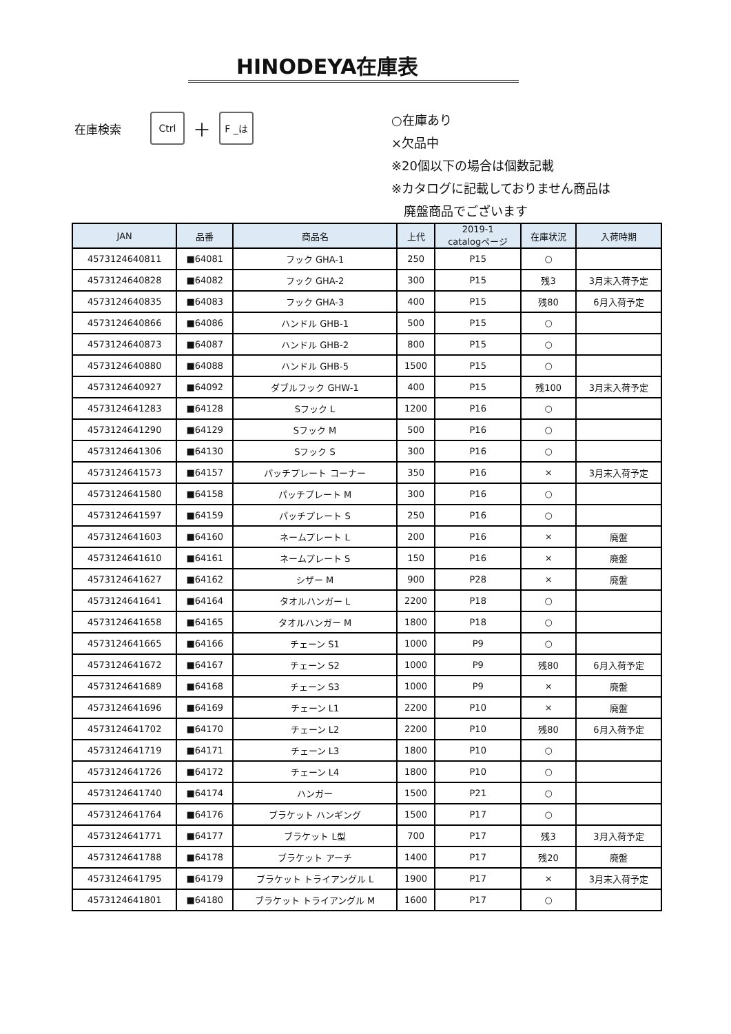HINODEYA在庫表
在庫検索 Ctrl ＋ F _は
○在庫あり
×欠品中
※20個以下の場合は個数記載
※カタログに記載しておりません商品は
　廃盤商品でございます
| JAN | 品番 | 商品名 | 上代 | 2019-1 catalogページ | 在庫状況 | 入荷時期 |
| --- | --- | --- | --- | --- | --- | --- |
| 4573124640811 | ■64081 | フック GHA-1 | 250 | P15 | ○ | |
| 4573124640828 | ■64082 | フック GHA-2 | 300 | P15 | 残3 | 3月末入荷予定 |
| 4573124640835 | ■64083 | フック GHA-3 | 400 | P15 | 残80 | 6月入荷予定 |
| 4573124640866 | ■64086 | ハンドル GHB-1 | 500 | P15 | ○ | |
| 4573124640873 | ■64087 | ハンドル GHB-2 | 800 | P15 | ○ | |
| 4573124640880 | ■64088 | ハンドル GHB-5 | 1500 | P15 | ○ | |
| 4573124640927 | ■64092 | ダブルフック GHW-1 | 400 | P15 | 残100 | 3月末入荷予定 |
| 4573124641283 | ■64128 | Sフック L | 1200 | P16 | ○ | |
| 4573124641290 | ■64129 | Sフック M | 500 | P16 | ○ | |
| 4573124641306 | ■64130 | Sフック S | 300 | P16 | ○ | |
| 4573124641573 | ■64157 | パッチプレート コーナー | 350 | P16 | × | 3月末入荷予定 |
| 4573124641580 | ■64158 | パッチプレート M | 300 | P16 | ○ | |
| 4573124641597 | ■64159 | パッチプレート S | 250 | P16 | ○ | |
| 4573124641603 | ■64160 | ネームプレート L | 200 | P16 | × | 廃盤 |
| 4573124641610 | ■64161 | ネームプレート S | 150 | P16 | × | 廃盤 |
| 4573124641627 | ■64162 | シザー M | 900 | P28 | × | 廃盤 |
| 4573124641641 | ■64164 | タオルハンガー L | 2200 | P18 | ○ | |
| 4573124641658 | ■64165 | タオルハンガー M | 1800 | P18 | ○ | |
| 4573124641665 | ■64166 | チェーン S1 | 1000 | P9 | ○ | |
| 4573124641672 | ■64167 | チェーン S2 | 1000 | P9 | 残80 | 6月入荷予定 |
| 4573124641689 | ■64168 | チェーン S3 | 1000 | P9 | × | 廃盤 |
| 4573124641696 | ■64169 | チェーン L1 | 2200 | P10 | × | 廃盤 |
| 4573124641702 | ■64170 | チェーン L2 | 2200 | P10 | 残80 | 6月入荷予定 |
| 4573124641719 | ■64171 | チェーン L3 | 1800 | P10 | ○ | |
| 4573124641726 | ■64172 | チェーン L4 | 1800 | P10 | ○ | |
| 4573124641740 | ■64174 | ハンガー | 1500 | P21 | ○ | |
| 4573124641764 | ■64176 | ブラケット ハンギング | 1500 | P17 | ○ | |
| 4573124641771 | ■64177 | ブラケット L型 | 700 | P17 | 残3 | 3月入荷予定 |
| 4573124641788 | ■64178 | ブラケット アーチ | 1400 | P17 | 残20 | 廃盤 |
| 4573124641795 | ■64179 | ブラケット トライアングル L | 1900 | P17 | × | 3月末入荷予定 |
| 4573124641801 | ■64180 | ブラケット トライアングル M | 1600 | P17 | ○ | |